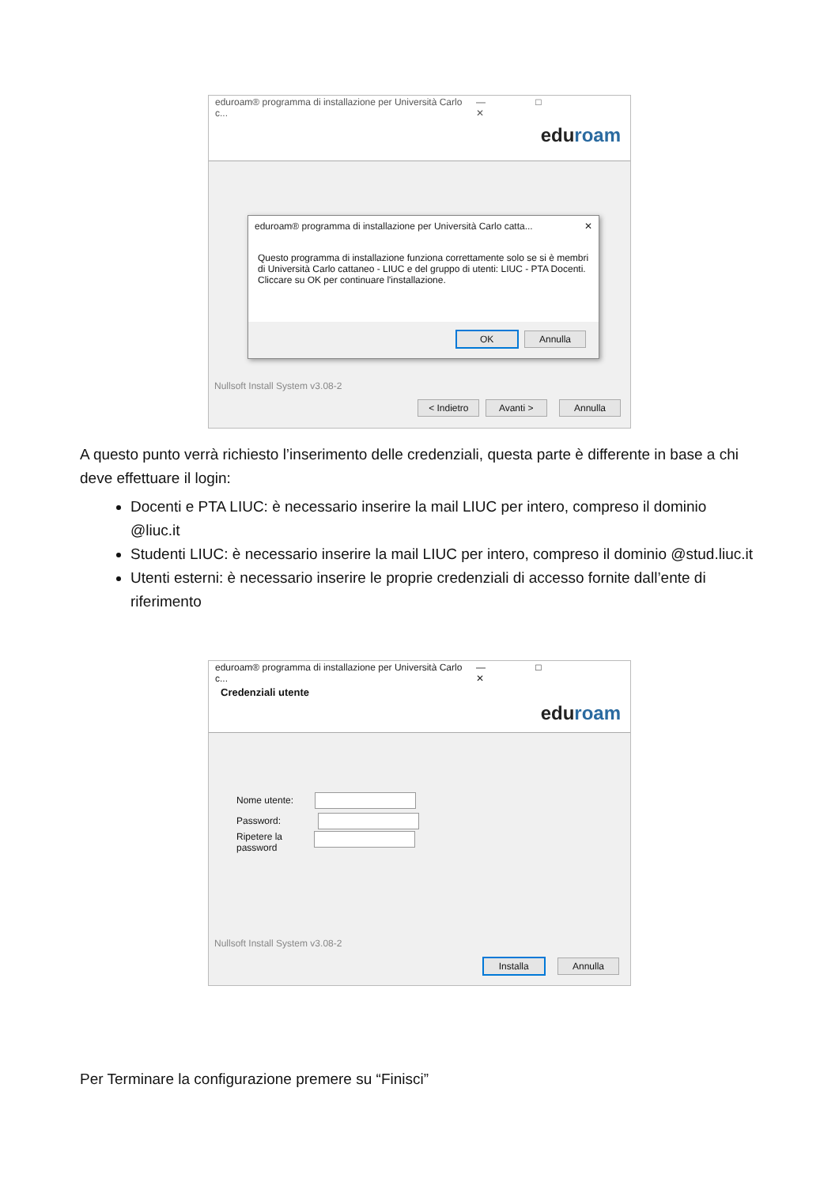eduroam® programma di installazione per Università Carlo c... — □ ✕
eduroam
eduroam® programma di installazione per Università Carlo catta... ✕
Questo programma di installazione funziona correttamente solo se si è membri di Università Carlo cattaneo - LIUC e del gruppo di utenti: LIUC - PTA Docenti.
Cliccare su OK per continuare l'installazione.
OK Annulla
Nullsoft Install System v3.08-2
< Indietro Avanti > Annulla
A questo punto verrà richiesto l’inserimento delle credenziali, questa parte è differente in base a chi deve effettuare il login:
Docenti e PTA LIUC: è necessario inserire la mail LIUC per intero, compreso il dominio @liuc.it
Studenti LIUC: è necessario inserire la mail LIUC per intero, compreso il dominio @stud.liuc.it
Utenti esterni: è necessario inserire le proprie credenziali di accesso fornite dall’ente di riferimento
eduroam® programma di installazione per Università Carlo c... — □ ✕
Credenziali utente
eduroam
Nome utente:
Password:
Ripetere la
password
Nullsoft Install System v3.08-2
Installa Annulla
Per Terminare la configurazione premere su “Finisci”